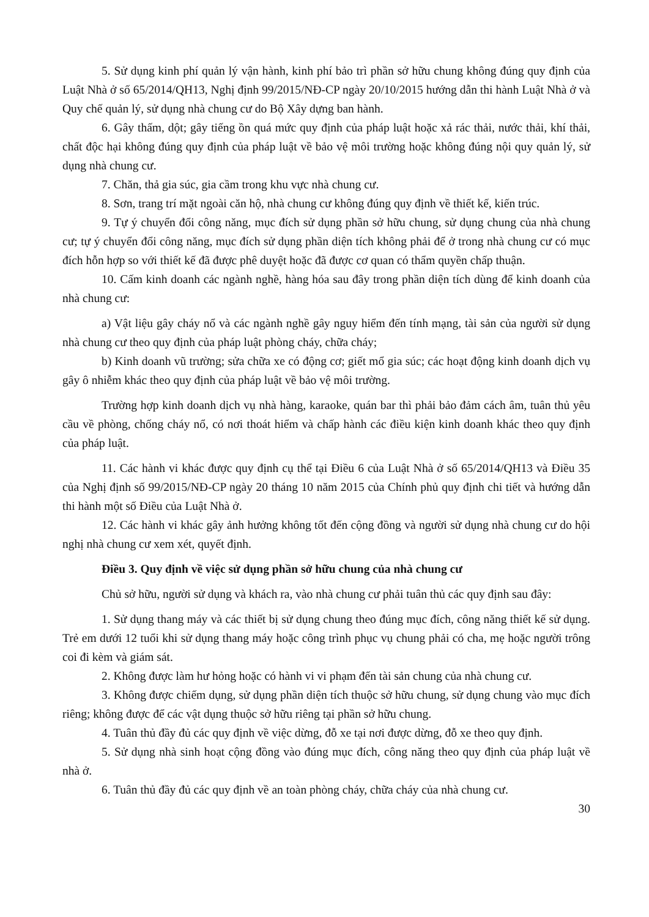5. Sử dụng kinh phí quản lý vận hành, kinh phí bảo trì phần sở hữu chung không đúng quy định của Luật Nhà ở số 65/2014/QH13, Nghị định 99/2015/NĐ-CP ngày 20/10/2015 hướng dẫn thi hành Luật Nhà ở và Quy chế quản lý, sử dụng nhà chung cư do Bộ Xây dựng ban hành.
6. Gây thấm, dột; gây tiếng ồn quá mức quy định của pháp luật hoặc xả rác thải, nước thải, khí thải, chất độc hại không đúng quy định của pháp luật về bảo vệ môi trường hoặc không đúng nội quy quản lý, sử dụng nhà chung cư.
7. Chăn, thả gia súc, gia cầm trong khu vực nhà chung cư.
8. Sơn, trang trí mặt ngoài căn hộ, nhà chung cư không đúng quy định về thiết kế, kiến trúc.
9. Tự ý chuyển đổi công năng, mục đích sử dụng phần sở hữu chung, sử dụng chung của nhà chung cư; tự ý chuyển đổi công năng, mục đích sử dụng phần diện tích không phải để ở trong nhà chung cư có mục đích hỗn hợp so với thiết kế đã được phê duyệt hoặc đã được cơ quan có thẩm quyền chấp thuận.
10. Cấm kinh doanh các ngành nghề, hàng hóa sau đây trong phần diện tích dùng để kinh doanh của nhà chung cư:
a) Vật liệu gây cháy nổ và các ngành nghề gây nguy hiểm đến tính mạng, tài sản của người sử dụng nhà chung cư theo quy định của pháp luật phòng cháy, chữa cháy;
b) Kinh doanh vũ trường; sửa chữa xe có động cơ; giết mổ gia súc; các hoạt động kinh doanh dịch vụ gây ô nhiễm khác theo quy định của pháp luật về bảo vệ môi trường.
Trường hợp kinh doanh dịch vụ nhà hàng, karaoke, quán bar thì phải bảo đảm cách âm, tuân thủ yêu cầu về phòng, chống cháy nổ, có nơi thoát hiểm và chấp hành các điều kiện kinh doanh khác theo quy định của pháp luật.
11. Các hành vi khác được quy định cụ thể tại Điều 6 của Luật Nhà ở số 65/2014/QH13 và Điều 35 của Nghị định số 99/2015/NĐ-CP ngày 20 tháng 10 năm 2015 của Chính phủ quy định chi tiết và hướng dẫn thi hành một số Điều của Luật Nhà ở.
12. Các hành vi khác gây ảnh hưởng không tốt đến cộng đồng và người sử dụng nhà chung cư do hội nghị nhà chung cư xem xét, quyết định.
Điều 3. Quy định về việc sử dụng phần sở hữu chung của nhà chung cư
Chủ sở hữu, người sử dụng và khách ra, vào nhà chung cư phải tuân thủ các quy định sau đây:
1. Sử dụng thang máy và các thiết bị sử dụng chung theo đúng mục đích, công năng thiết kế sử dụng. Trẻ em dưới 12 tuổi khi sử dụng thang máy hoặc công trình phục vụ chung phải có cha, mẹ hoặc người trông coi đi kèm và giám sát.
2. Không được làm hư hỏng hoặc có hành vi vi phạm đến tài sản chung của nhà chung cư.
3. Không được chiếm dụng, sử dụng phần diện tích thuộc sở hữu chung, sử dụng chung vào mục đích riêng; không được để các vật dụng thuộc sở hữu riêng tại phần sở hữu chung.
4. Tuân thủ đầy đủ các quy định về việc dừng, đỗ xe tại nơi được dừng, đỗ xe theo quy định.
5. Sử dụng nhà sinh hoạt cộng đồng vào đúng mục đích, công năng theo quy định của pháp luật về nhà ở.
6. Tuân thủ đầy đủ các quy định về an toàn phòng cháy, chữa cháy của nhà chung cư.
30